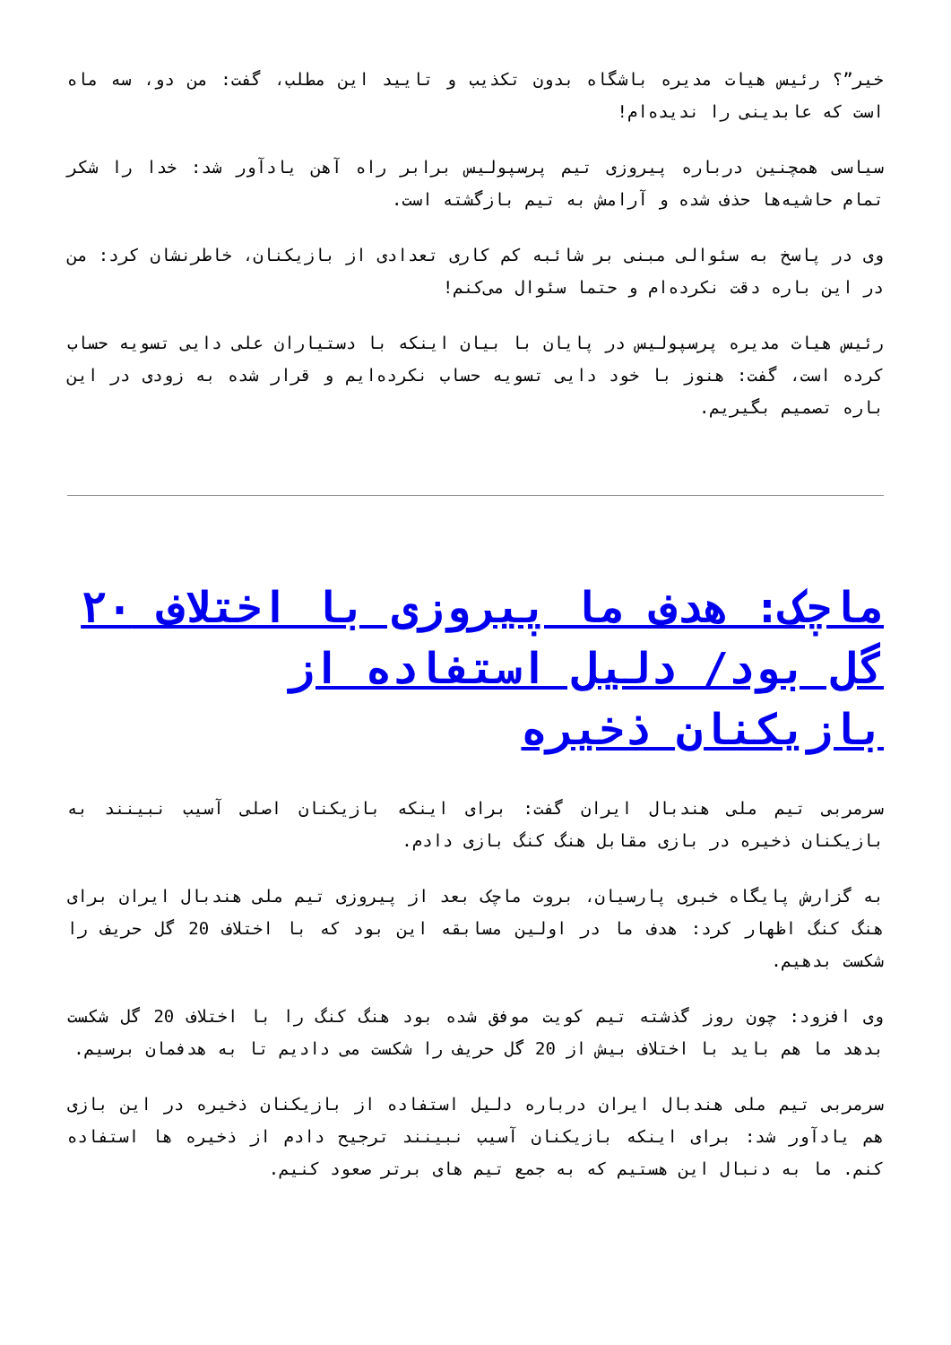خیر”؟ رئیس هیات مدیره باشگاه بدون تکذیب و تایید این مطلب، گفت: من دو، سه ماه است که عابدینی را ندیده‌ام!
سیاسی همچنین درباره پیروزی تیم پرسپولیس برابر راه آهن یادآور شد: خدا را شکر تمام حاشیه‌ها حذف شده و آرامش به تیم بازگشته است.
وی در پاسخ به سئوالی مبنی بر شائبه کم کاری تعدادی از بازیکنان، خاطرنشان کرد: من در این باره دقت نکرده‌ام و حتما سئوال می‌کنم!
رئیس هیات مدیره پرسپولیس در پایان با بیان اینکه با دستیاران علی دایی تسویه حساب کرده است، گفت: هنوز با خود دایی تسویه حساب نکرده‌ایم و قرار شده به زودی در این باره تصمیم بگیریم.
ماچک: هدف ما پیروزی با اختلاف ۲۰ گل بود/ دلیل استفاده از بازیکنان ذخیره
سرمربی تیم ملی هندبال ایران گفت: برای اینکه بازیکنان اصلی آسیب نبینند به بازیکنان ذخیره در بازی مقابل هنگ کنگ بازی دادم.
به گزارش پایگاه خبری پارسیان، بروت ماچک بعد از پیروزی تیم ملی هندبال ایران برای هنگ کنگ اظهار کرد: هدف ما در اولین مسابقه این بود که با اختلاف 20 گل حریف را شکست بدهیم.
وی افزود: چون روز گذشته تیم کویت موفق شده بود هنگ کنگ را با اختلاف 20 گل شکست بدهد ما هم باید با اختلاف بیش از 20 گل حریف را شکست می دادیم تا به هدفمان برسیم.
سرمربی تیم ملی هندبال ایران درباره دلیل استفاده از بازیکنان ذخیره در این بازی هم یادآور شد: برای اینکه بازیکنان آسیب نبینند ترجیح دادم از ذخیره ها استفاده کنم. ما به دنبال این هستیم که به جمع تیم های برتر صعود کنیم.